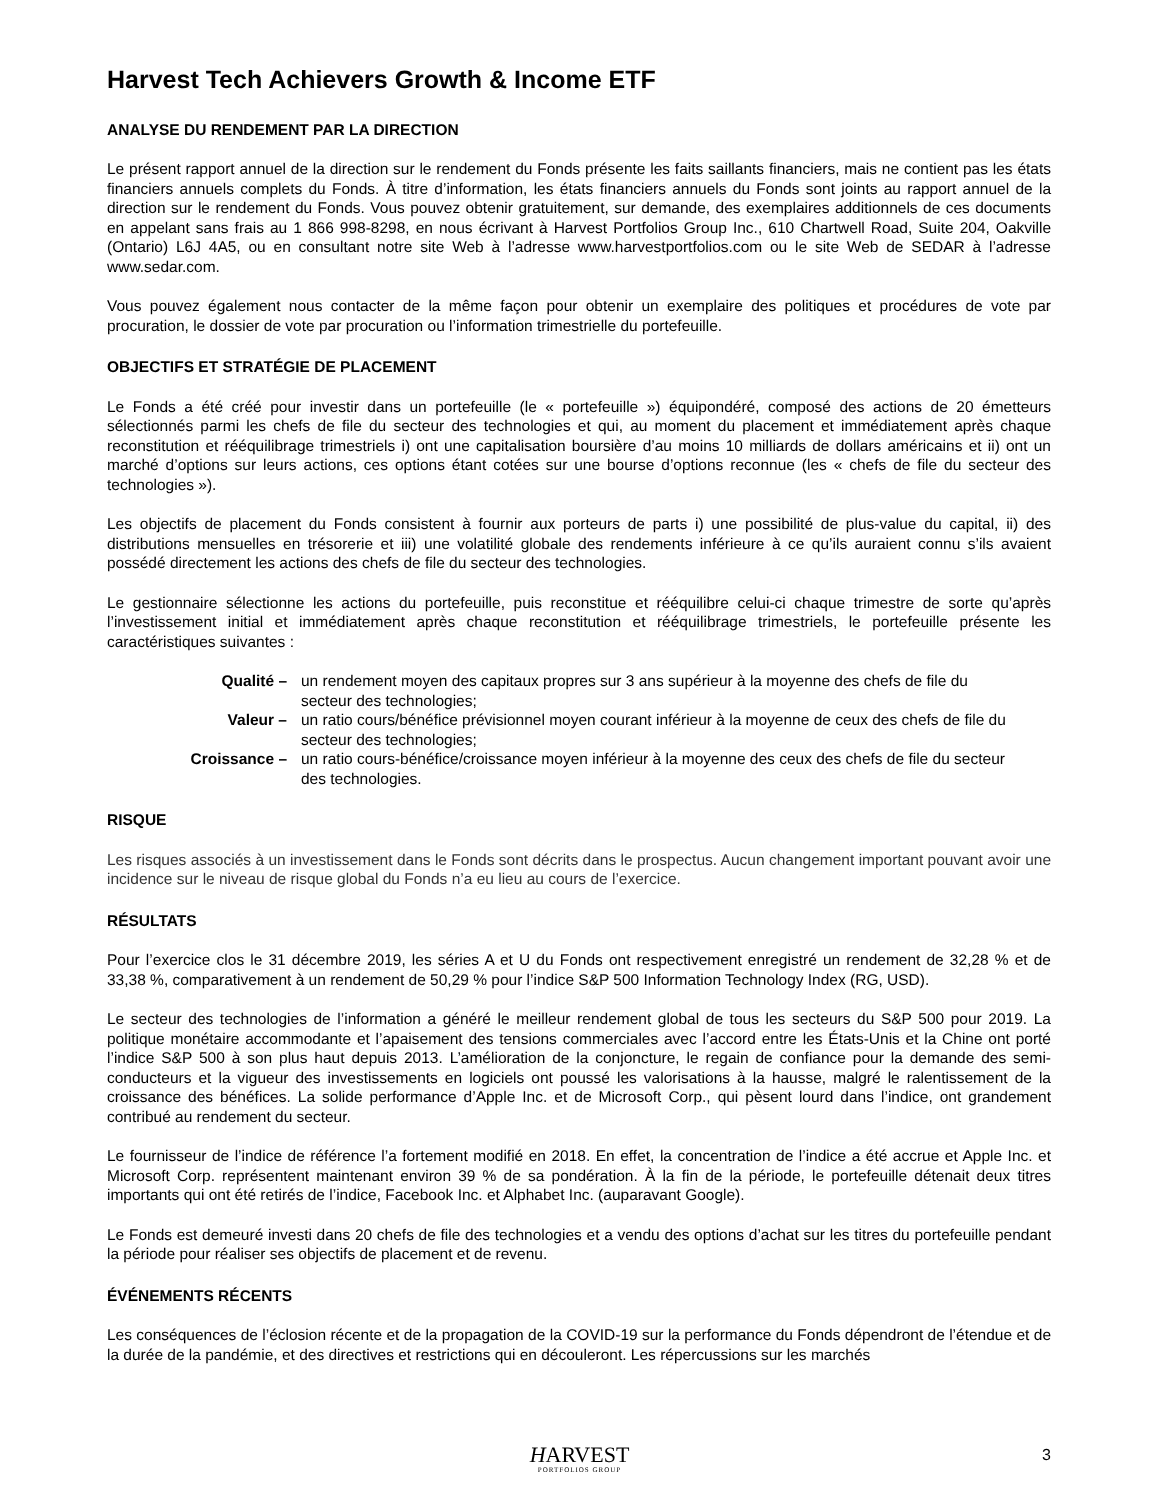Harvest Tech Achievers Growth & Income ETF
ANALYSE DU RENDEMENT PAR LA DIRECTION
Le présent rapport annuel de la direction sur le rendement du Fonds présente les faits saillants financiers, mais ne contient pas les états financiers annuels complets du Fonds. À titre d’information, les états financiers annuels du Fonds sont joints au rapport annuel de la direction sur le rendement du Fonds. Vous pouvez obtenir gratuitement, sur demande, des exemplaires additionnels de ces documents en appelant sans frais au 1 866 998-8298, en nous écrivant à Harvest Portfolios Group Inc., 610 Chartwell Road, Suite 204, Oakville (Ontario) L6J 4A5, ou en consultant notre site Web à l’adresse www.harvestportfolios.com ou le site Web de SEDAR à l’adresse www.sedar.com.
Vous pouvez également nous contacter de la même façon pour obtenir un exemplaire des politiques et procédures de vote par procuration, le dossier de vote par procuration ou l’information trimestrielle du portefeuille.
OBJECTIFS ET STRATÉGIE DE PLACEMENT
Le Fonds a été créé pour investir dans un portefeuille (le « portefeuille ») équipondéré, composé des actions de 20 émetteurs sélectionnés parmi les chefs de file du secteur des technologies et qui, au moment du placement et immédiatement après chaque reconstitution et rééquilibrage trimestriels i) ont une capitalisation boursière d’au moins 10 milliards de dollars américains et ii) ont un marché d’options sur leurs actions, ces options étant cotées sur une bourse d’options reconnue (les « chefs de file du secteur des technologies »).
Les objectifs de placement du Fonds consistent à fournir aux porteurs de parts i) une possibilité de plus-value du capital, ii) des distributions mensuelles en trésorerie et iii) une volatilité globale des rendements inférieure à ce qu’ils auraient connu s’ils avaient possédé directement les actions des chefs de file du secteur des technologies.
Le gestionnaire sélectionne les actions du portefeuille, puis reconstitue et rééquilibre celui-ci chaque trimestre de sorte qu’après l’investissement initial et immédiatement après chaque reconstitution et rééquilibrage trimestriels, le portefeuille présente les caractéristiques suivantes :
| Qualité – | un rendement moyen des capitaux propres sur 3 ans supérieur à la moyenne des chefs de file du secteur des technologies; |
| Valeur – | un ratio cours/bénéfice prévisionnel moyen courant inférieur à la moyenne de ceux des chefs de file du secteur des technologies; |
| Croissance – | un ratio cours-bénéfice/croissance moyen inférieur à la moyenne des ceux des chefs de file du secteur des technologies. |
RISQUE
Les risques associés à un investissement dans le Fonds sont décrits dans le prospectus. Aucun changement important pouvant avoir une incidence sur le niveau de risque global du Fonds n’a eu lieu au cours de l’exercice.
RÉSULTATS
Pour l’exercice clos le 31 décembre 2019, les séries A et U du Fonds ont respectivement enregistré un rendement de 32,28 % et de 33,38 %, comparativement à un rendement de 50,29 % pour l’indice S&P 500 Information Technology Index (RG, USD).
Le secteur des technologies de l’information a généré le meilleur rendement global de tous les secteurs du S&P 500 pour 2019. La politique monétaire accommodante et l’apaisement des tensions commerciales avec l’accord entre les États-Unis et la Chine ont porté l’indice S&P 500 à son plus haut depuis 2013. L’amélioration de la conjoncture, le regain de confiance pour la demande des semi-conducteurs et la vigueur des investissements en logiciels ont poussé les valorisations à la hausse, malgré le ralentissement de la croissance des bénéfices. La solide performance d’Apple Inc. et de Microsoft Corp., qui pèsent lourd dans l’indice, ont grandement contribué au rendement du secteur.
Le fournisseur de l’indice de référence l’a fortement modifié en 2018. En effet, la concentration de l’indice a été accrue et Apple Inc. et Microsoft Corp. représentent maintenant environ 39 % de sa pondération. À la fin de la période, le portefeuille détenait deux titres importants qui ont été retirés de l’indice, Facebook Inc. et Alphabet Inc. (auparavant Google).
Le Fonds est demeuré investi dans 20 chefs de file des technologies et a vendu des options d’achat sur les titres du portefeuille pendant la période pour réaliser ses objectifs de placement et de revenu.
ÉVÉNEMENTS RÉCENTS
Les conséquences de l’éclosion récente et de la propagation de la COVID-19 sur la performance du Fonds dépendront de l’étendue et de la durée de la pandémie, et des directives et restrictions qui en découleront. Les répercussions sur les marchés
HARVEST
PORTFOLIOS GROUP
3